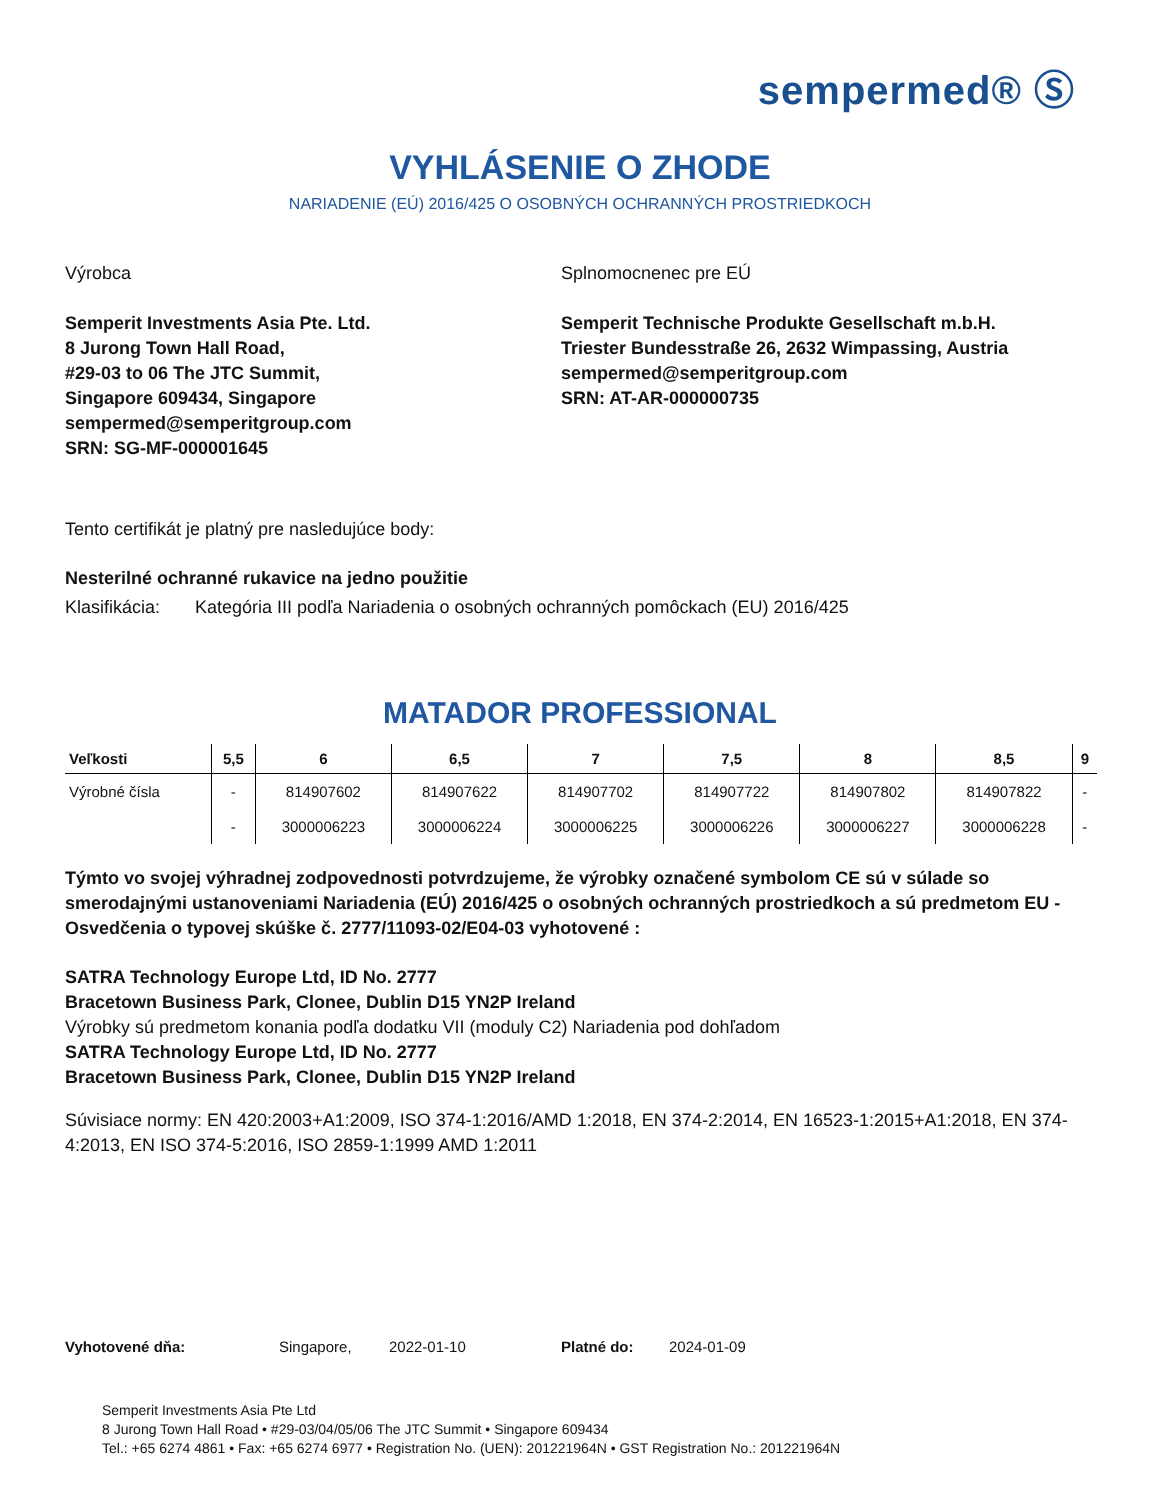sempermed® Ⓢ
VYHLÁSENIE O ZHODE
NARIADENIE (EÚ) 2016/425 O OSOBNÝCH OCHRANNÝCH PROSTRIEDKOCH
Výrobca
Semperit Investments Asia Pte. Ltd.
8 Jurong Town Hall Road,
#29-03 to 06 The JTC Summit,
Singapore 609434, Singapore
sempermed@semperitgroup.com
SRN: SG-MF-000001645
Splnomocnenec pre EÚ
Semperit Technische Produkte Gesellschaft m.b.H.
Triester Bundesstraße 26, 2632 Wimpassing, Austria
sempermed@semperitgroup.com
SRN: AT-AR-000000735
Tento certifikát je platný pre nasledujúce body:
Nesterilné ochranné rukavice na jedno použitie
Klasifikácia: Kategória III podľa Nariadenia o osobných ochranných pomôckach (EU) 2016/425
MATADOR PROFESSIONAL
| Veľkosti | 5,5 | 6 | 6,5 | 7 | 7,5 | 8 | 8,5 | 9 |
| --- | --- | --- | --- | --- | --- | --- | --- | --- |
| Výrobné čísla | - | 814907602 | 814907622 | 814907702 | 814907722 | 814907802 | 814907822 | - |
| | - | 3000006223 | 3000006224 | 3000006225 | 3000006226 | 3000006227 | 3000006228 | - |
Týmto vo svojej výhradnej zodpovednosti potvrdzujeme, že výrobky označené symbolom CE sú v súlade so smerodajnými ustanoveniami Nariadenia (EÚ) 2016/425 o osobných ochranných prostriedkoch a sú predmetom EU - Osvedčenia o typovej skúške č. 2777/11093-02/E04-03 vyhotovené :
SATRA Technology Europe Ltd, ID No. 2777
Bracetown Business Park, Clonee, Dublin D15 YN2P Ireland
Výrobky sú predmetom konania podľa dodatku VII (moduly C2) Nariadenia pod dohľadom
SATRA Technology Europe Ltd, ID No. 2777
Bracetown Business Park, Clonee, Dublin D15 YN2P Ireland
Súvisiace normy: EN 420:2003+A1:2009, ISO 374-1:2016/AMD 1:2018, EN 374-2:2014, EN 16523-1:2015+A1:2018, EN 374-4:2013, EN ISO 374-5:2016, ISO 2859-1:1999 AMD 1:2011
Vyhotovené dňa: Singapore, 2022-01-10 Platné do: 2024-01-09
Semperit Investments Asia Pte Ltd
8 Jurong Town Hall Road • #29-03/04/05/06 The JTC Summit • Singapore 609434
Tel.: +65 6274 4861 • Fax: +65 6274 6977 • Registration No. (UEN): 201221964N • GST Registration No.: 201221964N